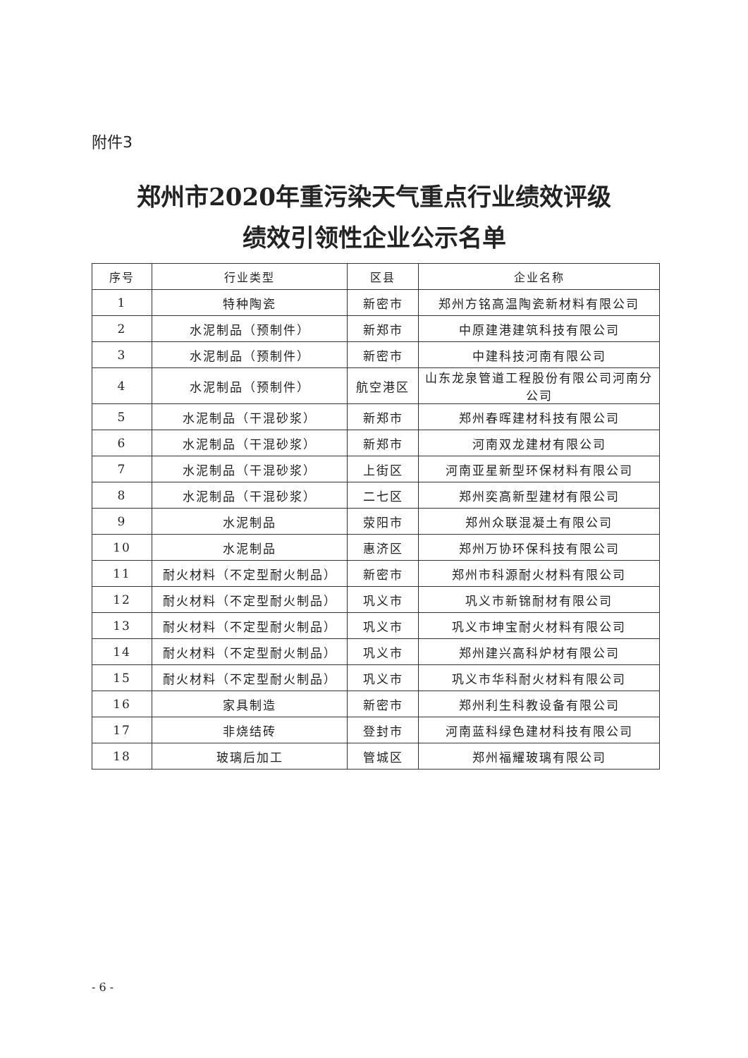附件3
郑州市2020年重污染天气重点行业绩效评级
绩效引领性企业公示名单
| 序号 | 行业类型 | 区县 | 企业名称 |
| --- | --- | --- | --- |
| 1 | 特种陶瓷 | 新密市 | 郑州方铭高温陶瓷新材料有限公司 |
| 2 | 水泥制品（预制件） | 新郑市 | 中原建港建筑科技有限公司 |
| 3 | 水泥制品（预制件） | 新密市 | 中建科技河南有限公司 |
| 4 | 水泥制品（预制件） | 航空港区 | 山东龙泉管道工程股份有限公司河南分公司 |
| 5 | 水泥制品（干混砂浆） | 新郑市 | 郑州春晖建材科技有限公司 |
| 6 | 水泥制品（干混砂浆） | 新郑市 | 河南双龙建材有限公司 |
| 7 | 水泥制品（干混砂浆） | 上街区 | 河南亚星新型环保材料有限公司 |
| 8 | 水泥制品（干混砂浆） | 二七区 | 郑州奕高新型建材有限公司 |
| 9 | 水泥制品 | 荥阳市 | 郑州众联混凝土有限公司 |
| 10 | 水泥制品 | 惠济区 | 郑州万协环保科技有限公司 |
| 11 | 耐火材料（不定型耐火制品） | 新密市 | 郑州市科源耐火材料有限公司 |
| 12 | 耐火材料（不定型耐火制品） | 巩义市 | 巩义市新锦耐材有限公司 |
| 13 | 耐火材料（不定型耐火制品） | 巩义市 | 巩义市坤宝耐火材料有限公司 |
| 14 | 耐火材料（不定型耐火制品） | 巩义市 | 郑州建兴高科炉材有限公司 |
| 15 | 耐火材料（不定型耐火制品） | 巩义市 | 巩义市华科耐火材料有限公司 |
| 16 | 家具制造 | 新密市 | 郑州利生科教设备有限公司 |
| 17 | 非烧结砖 | 登封市 | 河南蓝科绿色建材科技有限公司 |
| 18 | 玻璃后加工 | 管城区 | 郑州福耀玻璃有限公司 |
- 6 -